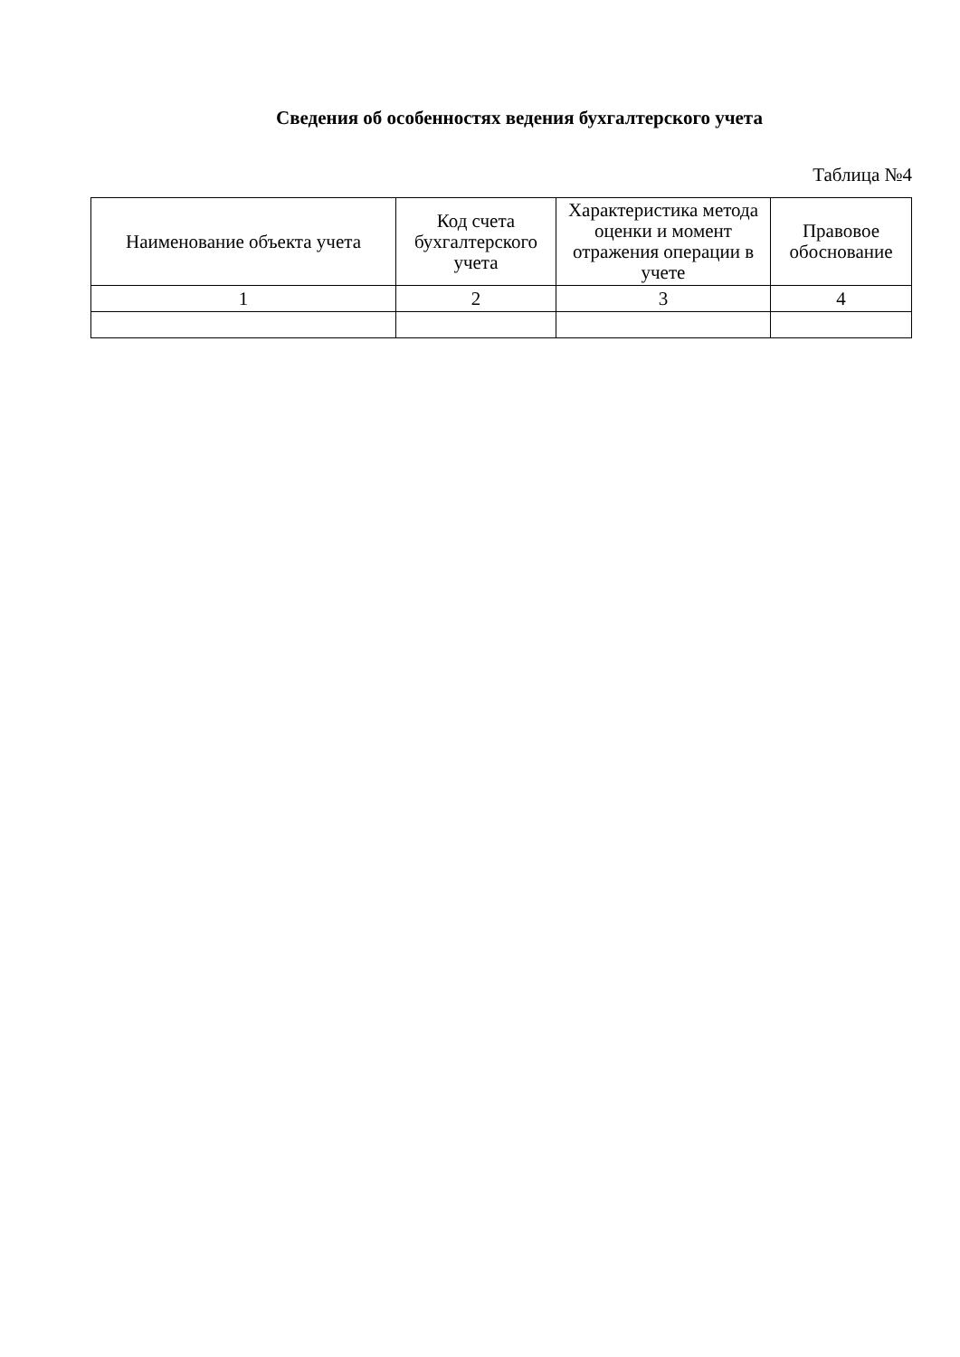Сведения об особенностях ведения бухгалтерского учета
Таблица №4
| Наименование объекта учета | Код счета бухгалтерского учета | Характеристика метода оценки и момент отражения операции в учете | Правовое обоснование |
| --- | --- | --- | --- |
| 1 | 2 | 3 | 4 |